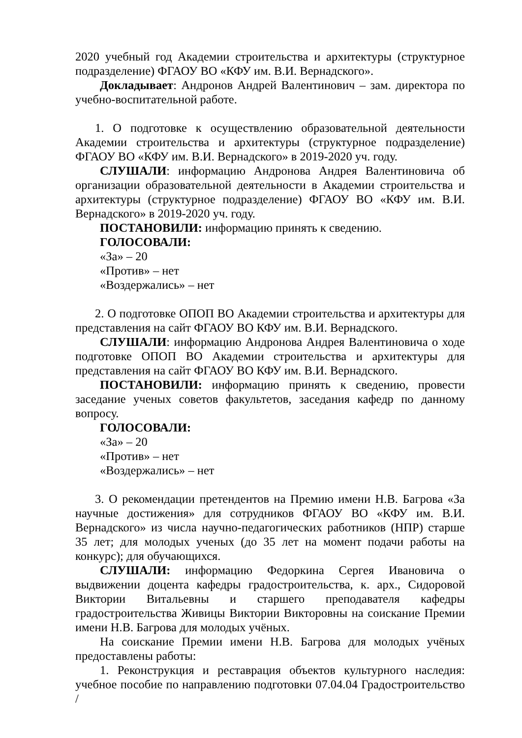2020 учебный год Академии строительства и архитектуры (структурное подразделение) ФГАОУ ВО «КФУ им. В.И. Вернадского».
Докладывает: Андронов Андрей Валентинович – зам. директора по учебно-воспитательной работе.
1. О подготовке к осуществлению образовательной деятельности Академии строительства и архитектуры (структурное подразделение) ФГАОУ ВО «КФУ им. В.И. Вернадского» в 2019-2020 уч. году.
СЛУШАЛИ: информацию Андронова Андрея Валентиновича об организации образовательной деятельности в Академии строительства и архитектуры (структурное подразделение) ФГАОУ ВО «КФУ им. В.И. Вернадского» в 2019-2020 уч. году.
ПОСТАНОВИЛИ: информацию принять к сведению.
ГОЛОСОВАЛИ:
«За» – 20
«Против» – нет
«Воздержались» – нет
2. О подготовке ОПОП ВО Академии строительства и архитектуры для представления на сайт ФГАОУ ВО КФУ им. В.И. Вернадского.
СЛУШАЛИ: информацию Андронова Андрея Валентиновича о ходе подготовке ОПОП ВО Академии строительства и архитектуры для представления на сайт ФГАОУ ВО КФУ им. В.И. Вернадского.
ПОСТАНОВИЛИ: информацию принять к сведению, провести заседание ученых советов факультетов, заседания кафедр по данному вопросу.
ГОЛОСОВАЛИ:
«За» – 20
«Против» – нет
«Воздержались» – нет
3. О рекомендации претендентов на Премию имени Н.В. Багрова «За научные достижения» для сотрудников ФГАОУ ВО «КФУ им. В.И. Вернадского» из числа научно-педагогических работников (НПР) старше 35 лет; для молодых ученых (до 35 лет на момент подачи работы на конкурс); для обучающихся.
СЛУШАЛИ: информацию Федоркина Сергея Ивановича о выдвижении доцента кафедры градостроительства, к. арх., Сидоровой Виктории Витальевны и старшего преподавателя кафедры градостроительства Живицы Виктории Викторовны на соискание Премии имени Н.В. Багрова для молодых учёных.
На соискание Премии имени Н.В. Багрова для молодых учёных предоставлены работы:
1. Реконструкция и реставрация объектов культурного наследия: учебное пособие по направлению подготовки 07.04.04 Градостроительство /